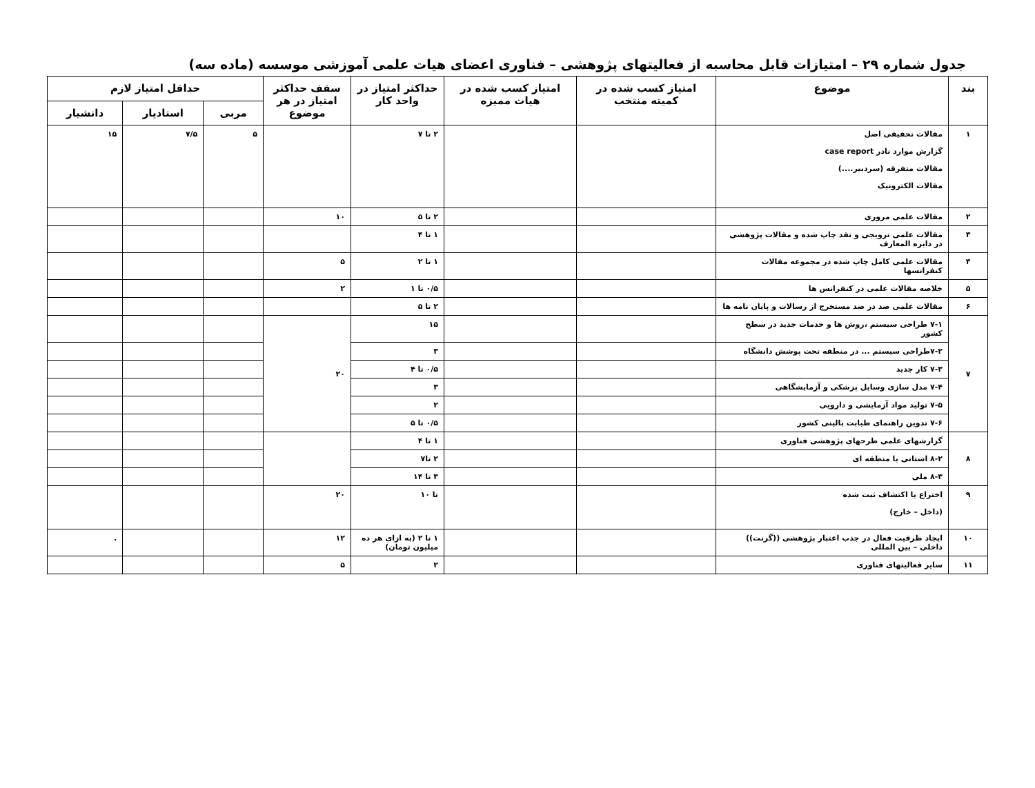جدول شماره ۲۹ – امتیازات قابل محاسبه از فعالیتهای پژوهشی – فناوری اعضای هیات علمی آموزشی موسسه (ماده سه)
| بند | موضوع | امتیاز کسب شده در کمیته منتخب | امتیاز کسب شده در هیات ممیزه | حداکثر امتیاز در واحد کار | سقف حداکثر امتیاز در هر موضوع | حداقل امتیاز لازم | | |
| --- | --- | --- | --- | --- | --- | --- | --- | --- |
| | | | | | | مربی | استادیار | دانشیار |
| ۱ | مقالات تحقیقی اصل گزارش موارد نادر case report مقالات متفرقه (سردبیر....) مقالات الکترونیک | | | ۲ تا ۷ | | ۵ | ۷/۵ | ۱۵ |
| ۲ | مقالات علمی مروری | | | ۲ تا ۵ | ۱۰ | | | |
| ۳ | مقالات علمی ترویجی و نقد چاپ شده و مقالات پژوهشی در دایره المعارف | | | ۱ تا ۴ | | | | |
| ۴ | مقالات علمی کامل چاپ شده در مجموعه مقالات کنفرانسها | | | ۱ تا ۲ | ۵ | | | |
| ۵ | خلاصه مقالات علمی در کنفرانس ها | | | ۰/۵ تا ۱ | ۲ | | | |
| ۶ | مقالات علمی صد در صد مستخرج از رسالات و پایان نامه ها | | | ۲ تا ۵ | | | | |
| ۷ | ۷-۱ طراحی سیستم ،روش ها و خدمات جدید در سطح کشور | | | ۱۵ | ۲۰ | | | |
| | ۷-۲طراحی سیستم ... در منطقه تحت پوشش دانشگاه | | | ۳ | | | | |
| | ۷-۳ کار جدید | | | ۰/۵ تا ۴ | | | | |
| | ۷-۴ مدل سازی وسایل پزشکی و آزمایشگاهی | | | ۳ | | | | |
| | ۷-۵ تولید مواد آزمایشی و دارویی | | | ۲ | | | | |
| | ۷-۶ تدوین راهنمای طبابت بالینی کشور | | | ۰/۵ تا ۵ | | | | |
| ۸ | گزارشهای علمی طرحهای پژوهشی فناوری | | | ۱ تا ۴ | | | | |
| | ۸-۲ استانی یا منطقه ای | | | ۲ تا۷ | | | | |
| | ۸-۳ ملی | | | ۳ تا ۱۴ | | | | |
| ۹ | اختراع یا اکتشاف ثبت شده (داخل – خارج) | | | تا ۱۰ | ۲۰ | | | |
| ۱۰ | ایجاد ظرفیت فعال در جذب اعتبار پژوهشی ((گرنت)) داخلی – بین المللی | | | ۱ تا ۲ (به ازای هر ده میلیون تومان) | ۱۲ | | | . |
| ۱۱ | سایر فعالیتهای فناوری | | | ۲ | ۵ | | | |